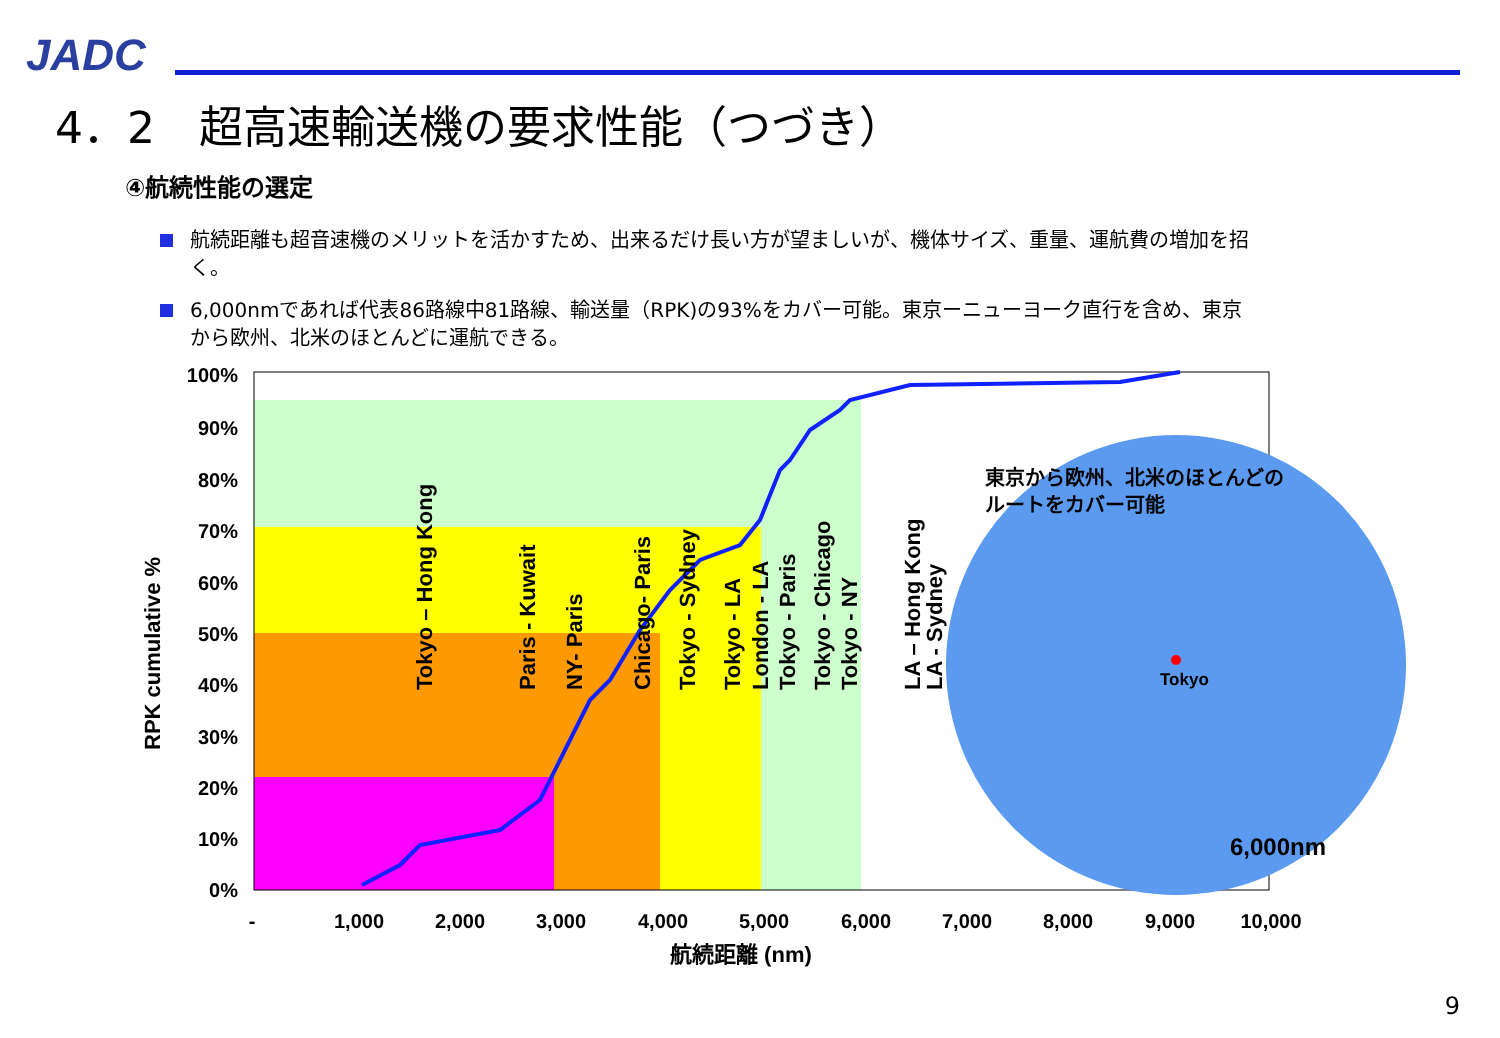JADC
4．2　超高速輸送機の要求性能（つづき）
④航続性能の選定
航続距離も超音速機のメリットを活かすため、出来るだけ長い方が望ましいが、機体サイズ、重量、運航費の増加を招く。
6,000nmであれば代表86路線中81路線、輸送量（RPK)の93%をカバー可能。東京ーニューヨーク直行を含め、東京から欧州、北米のほとんどに運航できる。
100%
90%
80%
70%
60%
50%
40%
30%
20%
10%
0%
RPK cumulative %
-
1,000
2,000
3,000
4,000
5,000
6,000
7,000
8,000
9,000
10,000
航続距離 (nm)
Tokyo – Hong Kong
Paris - Kuwait
NY- Paris
Chicago- Paris
Tokyo - Sydney
Tokyo - LA
London - LA
Tokyo - Paris
Tokyo - Chicago
Tokyo - NY
LA – Hong Kong
LA - Sydney
東京から欧州、北米のほとんどの
ルートをカバー可能
Tokyo
6,000nm
9